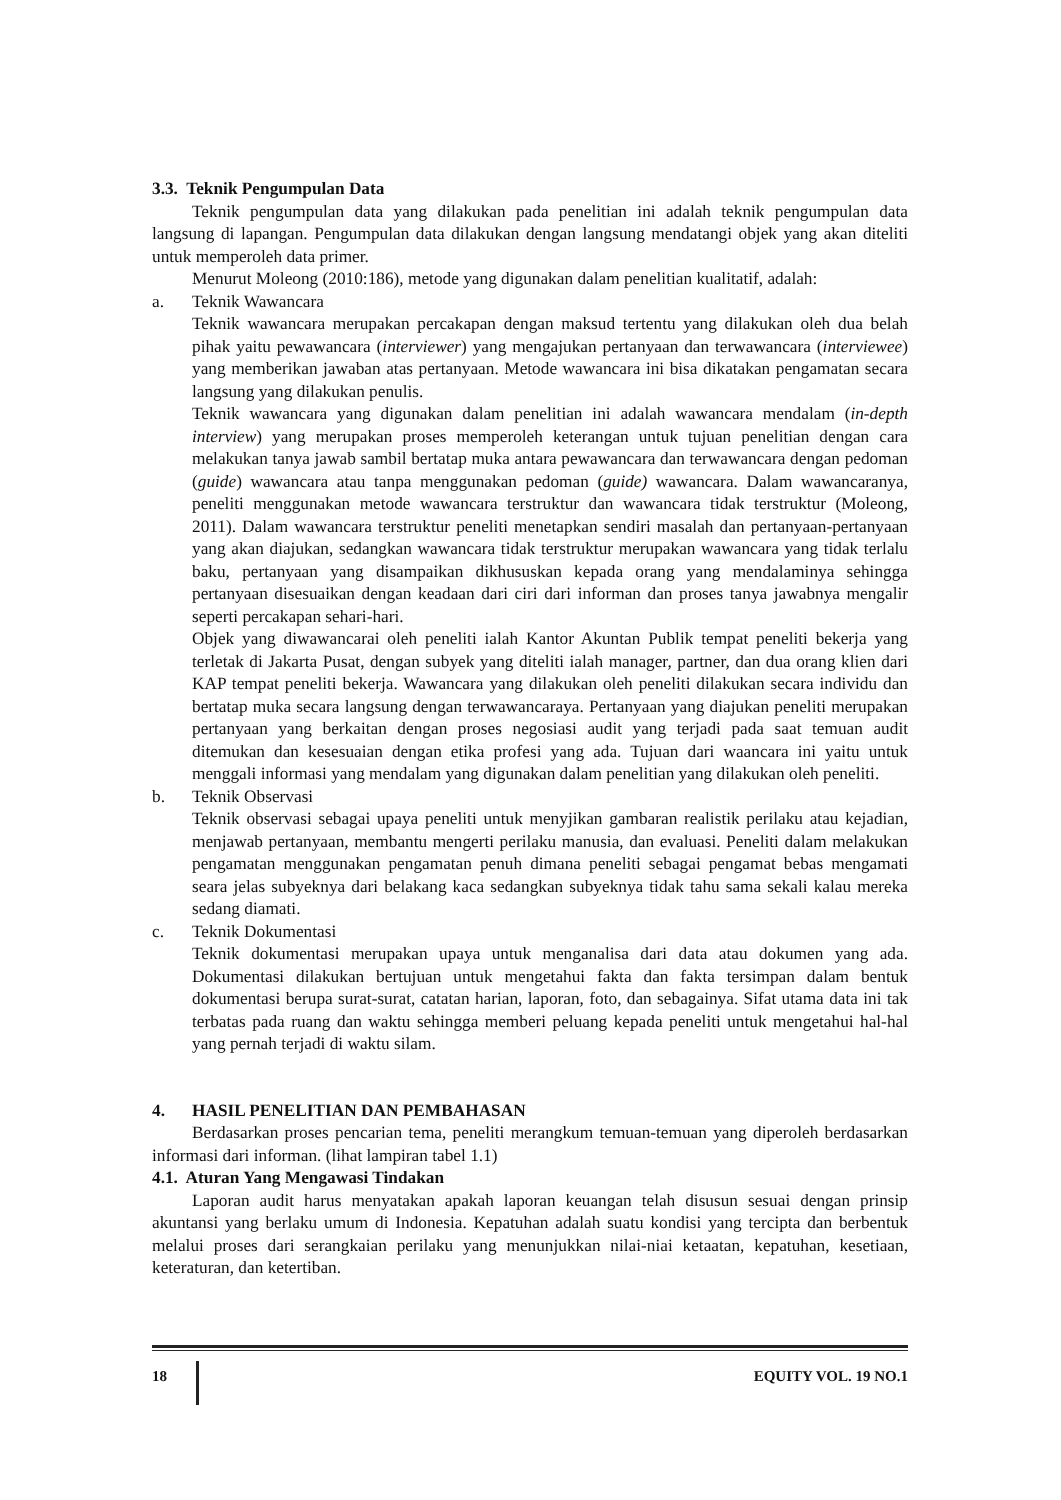3.3. Teknik Pengumpulan Data
Teknik pengumpulan data yang dilakukan pada penelitian ini adalah teknik pengumpulan data langsung di lapangan. Pengumpulan data dilakukan dengan langsung mendatangi objek yang akan diteliti untuk memperoleh data primer.
Menurut Moleong (2010:186), metode yang digunakan dalam penelitian kualitatif, adalah:
a. Teknik Wawancara
Teknik wawancara merupakan percakapan dengan maksud tertentu yang dilakukan oleh dua belah pihak yaitu pewawancara (interviewer) yang mengajukan pertanyaan dan terwawancara (interviewee) yang memberikan jawaban atas pertanyaan. Metode wawancara ini bisa dikatakan pengamatan secara langsung yang dilakukan penulis.
Teknik wawancara yang digunakan dalam penelitian ini adalah wawancara mendalam (in-depth interview) yang merupakan proses memperoleh keterangan untuk tujuan penelitian dengan cara melakukan tanya jawab sambil bertatap muka antara pewawancara dan terwawancara dengan pedoman (guide) wawancara atau tanpa menggunakan pedoman (guide) wawancara. Dalam wawancaranya, peneliti menggunakan metode wawancara terstruktur dan wawancara tidak terstruktur (Moleong, 2011). Dalam wawancara terstruktur peneliti menetapkan sendiri masalah dan pertanyaan-pertanyaan yang akan diajukan, sedangkan wawancara tidak terstruktur merupakan wawancara yang tidak terlalu baku, pertanyaan yang disampaikan dikhususkan kepada orang yang mendalaminya sehingga pertanyaan disesuaikan dengan keadaan dari ciri dari informan dan proses tanya jawabnya mengalir seperti percakapan sehari-hari.
Objek yang diwawancarai oleh peneliti ialah Kantor Akuntan Publik tempat peneliti bekerja yang terletak di Jakarta Pusat, dengan subyek yang diteliti ialah manager, partner, dan dua orang klien dari KAP tempat peneliti bekerja. Wawancara yang dilakukan oleh peneliti dilakukan secara individu dan bertatap muka secara langsung dengan terwawancaraya. Pertanyaan yang diajukan peneliti merupakan pertanyaan yang berkaitan dengan proses negosiasi audit yang terjadi pada saat temuan audit ditemukan dan kesesuaian dengan etika profesi yang ada. Tujuan dari waancara ini yaitu untuk menggali informasi yang mendalam yang digunakan dalam penelitian yang dilakukan oleh peneliti.
b. Teknik Observasi
Teknik observasi sebagai upaya peneliti untuk menyjikan gambaran realistik perilaku atau kejadian, menjawab pertanyaan, membantu mengerti perilaku manusia, dan evaluasi. Peneliti dalam melakukan pengamatan menggunakan pengamatan penuh dimana peneliti sebagai pengamat bebas mengamati seara jelas subyeknya dari belakang kaca sedangkan subyeknya tidak tahu sama sekali kalau mereka sedang diamati.
c. Teknik Dokumentasi
Teknik dokumentasi merupakan upaya untuk menganalisa dari data atau dokumen yang ada. Dokumentasi dilakukan bertujuan untuk mengetahui fakta dan fakta tersimpan dalam bentuk dokumentasi berupa surat-surat, catatan harian, laporan, foto, dan sebagainya. Sifat utama data ini tak terbatas pada ruang dan waktu sehingga memberi peluang kepada peneliti untuk mengetahui hal-hal yang pernah terjadi di waktu silam.
4. HASIL PENELITIAN DAN PEMBAHASAN
Berdasarkan proses pencarian tema, peneliti merangkum temuan-temuan yang diperoleh berdasarkan informasi dari informan. (lihat lampiran tabel 1.1)
4.1. Aturan Yang Mengawasi Tindakan
Laporan audit harus menyatakan apakah laporan keuangan telah disusun sesuai dengan prinsip akuntansi yang berlaku umum di Indonesia. Kepatuhan adalah suatu kondisi yang tercipta dan berbentuk melalui proses dari serangkaian perilaku yang menunjukkan nilai-niai ketaatan, kepatuhan, kesetiaan, keteraturan, dan ketertiban.
18 EQUITY VOL. 19 NO.1